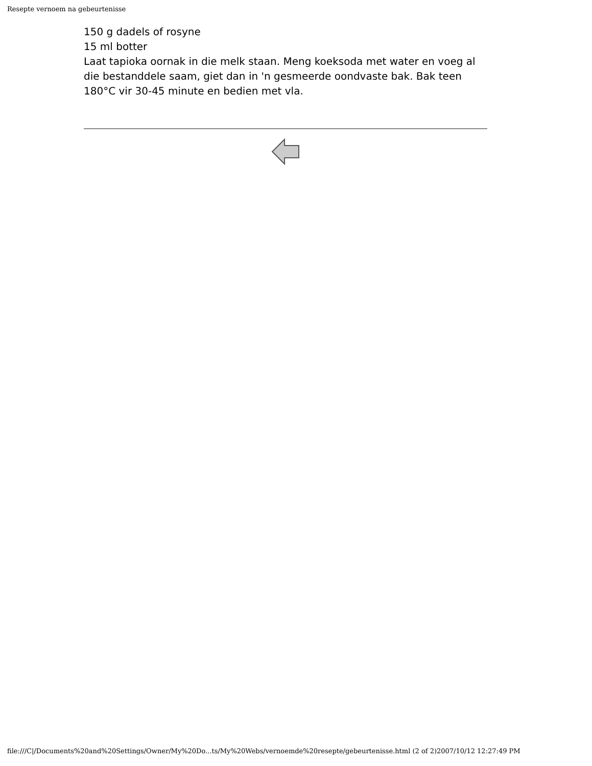Resepte vernoem na gebeurtenisse
150 g dadels of rosyne
15 ml botter
Laat tapioka oornak in die melk staan. Meng koeksoda met water en voeg al die bestanddele saam, giet dan in 'n gesmeerde oondvaste bak. Bak teen 180°C vir 30-45 minute en bedien met vla.
file:///C|/Documents%20and%20Settings/Owner/My%20Do...ts/My%20Webs/vernoemde%20resepte/gebeurtenisse.html (2 of 2)2007/10/12 12:27:49 PM